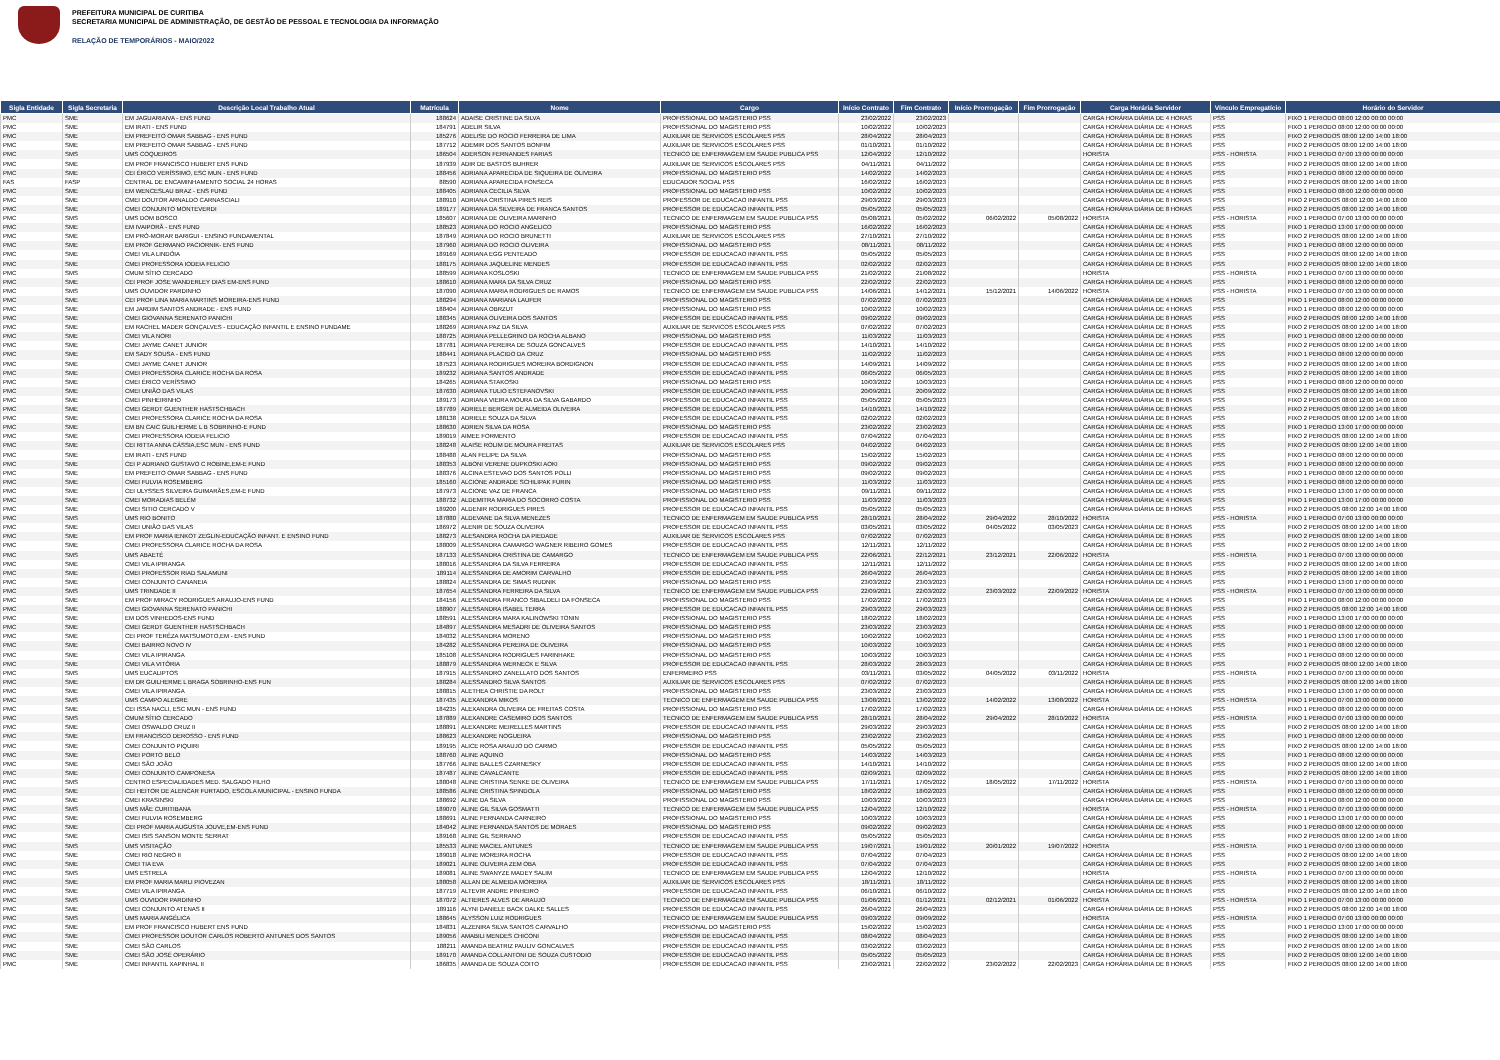PREFEITURA MUNICIPAL DE CURITIBA
SECRETARIA MUNICIPAL DE ADMINISTRAÇÃO, DE GESTÃO DE PESSOAL E TECNOLOGIA DA INFORMAÇÃO
RELAÇÃO DE TEMPORÁRIOS - MAIO/2022
| Sigla Entidade | Sigla Secretaria | Descrição Local Trabalho Atual | Matrícula | Nome | Cargo | Início Contrato | Fim Contrato | Início Prorrogação | Fim Prorrogação | Carga Horária Servidor | Vínculo Empregatício | Horário do Servidor |
| --- | --- | --- | --- | --- | --- | --- | --- | --- | --- | --- | --- | --- |
| PMC | SME | EM JAGUARIAIVA - ENS FUND | 188624 | ADAISE CRISTINE DA SILVA | PROFISSIONAL DO MAGISTERIO PSS | 23/02/2022 | 23/02/2023 | | | CARGA HORÁRIA DIÁRIA DE 4 HORAS | PSS | FIXO 1 PERIODO 08:00 12:00 00:00 00:00 |
| PMC | SME | EM IRATI - ENS FUND | 184791 | ADELIR SILVA | PROFISSIONAL DO MAGISTERIO PSS | 10/02/2022 | 10/02/2023 | | | CARGA HORÁRIA DIÁRIA DE 4 HORAS | PSS | FIXO 1 PERIODO 08:00 12:00 00:00 00:00 |
| PMC | SME | EM PREFEITO OMAR SABBAG - ENS FUND | 185276 | ADELISE DO ROCIO FERREIRA DE LIMA | AUXILIAR DE SERVICOS ESCOLARES PSS | 28/04/2022 | 28/04/2023 | | | CARGA HORÁRIA DIÁRIA DE 8 HORAS | PSS | FIXO 2 PERIODOS 08:00 12:00 14:00 18:00 |
| PMC | SME | EM PREFEITO OMAR SABBAG - ENS FUND | 187712 | ADEMIR DOS SANTOS BONFIM | AUXILIAR DE SERVICOS ESCOLARES PSS | 01/10/2021 | 01/10/2022 | | | CARGA HORÁRIA DIÁRIA DE 8 HORAS | PSS | FIXO 2 PERIODOS 08:00 12:00 14:00 18:00 |
| PMC | SMS | UMS COQUEIROS | 186504 | ADERSON FERNANDES FARIAS | TECNICO DE ENFERMAGEM EM SAUDE PUBLICA PSS | 12/04/2022 | 12/10/2022 | | | HORISTA | PSS - HORISTA | FIXO 1 PERIODO 07:00 13:00 00:00 00:00 |
| PMC | SME | EM PROF FRANCISCO HUBERT ENS FUND | 187939 | ADIR DE BASTOS BUHRER | AUXILIAR DE SERVICOS ESCOLARES PSS | 04/11/2021 | 04/11/2022 | | | CARGA HORÁRIA DIÁRIA DE 8 HORAS | PSS | FIXO 2 PERIODOS 08:00 12:00 14:00 18:00 |
| PMC | SME | CEI ÉRICO VERÍSSIMO, ESC MUN - ENS FUND | 188456 | ADRIANA APARECIDA DE SIQUEIRA DE OLIVEIRA | PROFISSIONAL DO MAGISTERIO PSS | 14/02/2022 | 14/02/2023 | | | CARGA HORÁRIA DIÁRIA DE 4 HORAS | PSS | FIXO 1 PERIODO 08:00 12:00 00:00 00:00 |
| FAS | FASP | CENTRAL DE ENCAMINHAMENTO SOCIAL 24 HORAS | 88590 | ADRIANA APARECIDA FONSECA | EDUCADOR SOCIAL PSS | 16/02/2022 | 16/02/2023 | | | CARGA HORÁRIA DIÁRIA DE 8 HORAS | PSS | FIXO 2 PERIODOS 08:00 12:00 14:00 18:00 |
| PMC | SME | EM WENCESLAU BRAZ - ENS FUND | 188405 | ADRIANA CECILIA SILVA | PROFISSIONAL DO MAGISTERIO PSS | 10/02/2022 | 10/02/2023 | | | CARGA HORÁRIA DIÁRIA DE 4 HORAS | PSS | FIXO 1 PERIODO 08:00 12:00 00:00 00:00 |
| PMC | SME | CMEI DOUTOR ARNALDO CARNASCIALI | 188910 | ADRIANA CRISTINA PIRES REIS | PROFESSOR DE EDUCACAO INFANTIL PSS | 29/03/2022 | 29/03/2023 | | | CARGA HORÁRIA DIÁRIA DE 8 HORAS | PSS | FIXO 2 PERIODOS 08:00 12:00 14:00 18:00 |
| PMC | SME | CMEI CONJUNTO MONTEVERDI | 189177 | ADRIANA DA SILVEIRA DE FRANCA SANTOS | PROFESSOR DE EDUCACAO INFANTIL PSS | 05/05/2022 | 05/05/2023 | | | CARGA HORÁRIA DIÁRIA DE 8 HORAS | PSS | FIXO 2 PERIODOS 08:00 12:00 14:00 18:00 |
| PMC | SMS | UMS DOM BOSCO | 185607 | ADRIANA DE OLIVEIRA MARINHO | TECNICO DE ENFERMAGEM EM SAUDE PUBLICA PSS | 05/08/2021 | 05/02/2022 | 06/02/2022 | 05/08/2022 | HORISTA | PSS - HORISTA | FIXO 1 PERIODO 07:00 13:00 00:00 00:00 |
| PMC | SME | EM IVAIPORÃ - ENS FUND | 188523 | ADRIANA DO ROCIO ANGELICO | PROFISSIONAL DO MAGISTERIO PSS | 16/02/2022 | 16/02/2023 | | | CARGA HORÁRIA DIÁRIA DE 4 HORAS | PSS | FIXO 1 PERIODO 13:00 17:00 00:00 00:00 |
| PMC | SME | EM PRÓ-MORAR BARIGUI - ENSINO FUNDAMENTAL | 187849 | ADRIANA DO ROCIO BRUNETTI | AUXILIAR DE SERVICOS ESCOLARES PSS | 27/10/2021 | 27/10/2022 | | | CARGA HORÁRIA DIÁRIA DE 8 HORAS | PSS | FIXO 2 PERIODOS 08:00 12:00 14:00 18:00 |
| PMC | SME | EM PROF GERMANO PACIORNIK- ENS FUND | 187960 | ADRIANA DO ROCIO OLIVEIRA | PROFISSIONAL DO MAGISTERIO PSS | 08/11/2021 | 08/11/2022 | | | CARGA HORÁRIA DIÁRIA DE 4 HORAS | PSS | FIXO 1 PERIODO 08:00 12:00 00:00 00:00 |
| PMC | SME | CMEI VILA LINDÓIA | 189169 | ADRIANA EGG PENTEADO | PROFESSOR DE EDUCACAO INFANTIL PSS | 05/05/2022 | 05/05/2023 | | | CARGA HORÁRIA DIÁRIA DE 8 HORAS | PSS | FIXO 2 PERIODOS 08:00 12:00 14:00 18:00 |
| PMC | SME | CMEI PROFESSORA IODEIA FELICIO | 188175 | ADRIANA JAQUELINE MENDES | PROFESSOR DE EDUCACAO INFANTIL PSS | 02/02/2022 | 02/02/2023 | | | CARGA HORÁRIA DIÁRIA DE 8 HORAS | PSS | FIXO 2 PERIODOS 08:00 12:00 14:00 18:00 |
| PMC | SMS | CMUM SÍTIO CERCADO | 188599 | ADRIANA KOSLOSKI | TECNICO DE ENFERMAGEM EM SAUDE PUBLICA PSS | 21/02/2022 | 21/08/2022 | | | HORISTA | PSS - HORISTA | FIXO 1 PERIODO 07:00 13:00 00:00 00:00 |
| PMC | SME | CEI PROF JOSE WANDERLEY DIAS EM-ENS FUND | 188610 | ADRIANA MARA DA SILVA CRUZ | PROFISSIONAL DO MAGISTERIO PSS | 22/02/2022 | 22/02/2023 | | | CARGA HORÁRIA DIÁRIA DE 4 HORAS | PSS | FIXO 1 PERIODO 08:00 12:00 00:00 00:00 |
| PMC | SMS | UMS OUVIDOR PARDINHO | 187090 | ADRIANA MARIA RODRIGUES DE RAMOS | TECNICO DE ENFERMAGEM EM SAUDE PUBLICA PSS | 14/06/2021 | 14/12/2021 | 15/12/2021 | 14/06/2022 | HORISTA | PSS - HORISTA | FIXO 1 PERIODO 07:00 13:00 00:00 00:00 |
| PMC | SME | CEI PROF LINA MARIA MARTINS MOREIRA-ENS FUND | 188294 | ADRIANA MARIANA LAUFER | PROFISSIONAL DO MAGISTERIO PSS | 07/02/2022 | 07/02/2023 | | | CARGA HORÁRIA DIÁRIA DE 4 HORAS | PSS | FIXO 1 PERIODO 08:00 12:00 00:00 00:00 |
| PMC | SME | EM JARDIM SANTOS ANDRADE - ENS FUND | 188404 | ADRIANA OBRZUT | PROFISSIONAL DO MAGISTERIO PSS | 10/02/2022 | 10/02/2023 | | | CARGA HORÁRIA DIÁRIA DE 4 HORAS | PSS | FIXO 1 PERIODO 08:00 12:00 00:00 00:00 |
| PMC | SME | CMEI GIOVANNA SERENATO PANICHI | 188345 | ADRIANA OLIVEIRA DOS SANTOS | PROFESSOR DE EDUCACAO INFANTIL PSS | 09/02/2022 | 09/02/2023 | | | CARGA HORÁRIA DIÁRIA DE 8 HORAS | PSS | FIXO 2 PERIODOS 08:00 12:00 14:00 18:00 |
| PMC | SME | EM RACHEL MADER GONÇALVES - EDUCAÇÃO INFANTIL E ENSINO FUNDAME | 188269 | ADRIANA PAZ DA SILVA | AUXILIAR DE SERVICOS ESCOLARES PSS | 07/02/2022 | 07/02/2023 | | | CARGA HORÁRIA DIÁRIA DE 8 HORAS | PSS | FIXO 2 PERIODOS 08:00 12:00 14:00 18:00 |
| PMC | SME | CMEI VILA NORI | 188725 | ADRIANA PELLEGRINO DA ROCHA ALBANO | PROFISSIONAL DO MAGISTERIO PSS | 11/03/2022 | 11/03/2023 | | | CARGA HORÁRIA DIÁRIA DE 4 HORAS | PSS | FIXO 1 PERIODO 08:00 12:00 00:00 00:00 |
| PMC | SME | CMEI JAYME CANET JUNIOR | 187781 | ADRIANA PEREIRA DE SOUZA GONCALVES | PROFESSOR DE EDUCACAO INFANTIL PSS | 14/10/2021 | 14/10/2022 | | | CARGA HORÁRIA DIÁRIA DE 8 HORAS | PSS | FIXO 2 PERIODOS 08:00 12:00 14:00 18:00 |
| PMC | SME | EM SADY SOUSA - ENS FUND | 188441 | ADRIANA PLACIDO DA CRUZ | PROFISSIONAL DO MAGISTERIO PSS | 11/02/2022 | 11/02/2023 | | | CARGA HORÁRIA DIÁRIA DE 4 HORAS | PSS | FIXO 1 PERIODO 08:00 12:00 00:00 00:00 |
| PMC | SME | CMEI JAYME CANET JUNIOR | 187523 | ADRIANA RODRIGUES MOREIRA BORDIGNON | PROFESSOR DE EDUCACAO INFANTIL PSS | 14/09/2021 | 14/09/2022 | | | CARGA HORÁRIA DIÁRIA DE 8 HORAS | PSS | FIXO 2 PERIODOS 08:00 12:00 14:00 18:00 |
| PMC | SME | CMEI PROFESSORA CLARICE ROCHA DA ROSA | 189232 | ADRIANA SANTOS ANDRADE | PROFESSOR DE EDUCACAO INFANTIL PSS | 06/05/2022 | 06/05/2023 | | | CARGA HORÁRIA DIÁRIA DE 8 HORAS | PSS | FIXO 2 PERIODOS 08:00 12:00 14:00 18:00 |
| PMC | SME | CMEI ÉRICO VERÍSSIMO | 184265 | ADRIANA STAKOSKI | PROFISSIONAL DO MAGISTERIO PSS | 10/03/2022 | 10/03/2023 | | | CARGA HORÁRIA DIÁRIA DE 4 HORAS | PSS | FIXO 1 PERIODO 08:00 12:00 00:00 00:00 |
| PMC | SME | CMEI UNIÃO DAS VILAS | 187630 | ADRIANA TULIO ESTEFANOVSKI | PROFESSOR DE EDUCACAO INFANTIL PSS | 20/09/2021 | 20/09/2022 | | | CARGA HORÁRIA DIÁRIA DE 8 HORAS | PSS | FIXO 2 PERIODOS 08:00 12:00 14:00 18:00 |
| PMC | SME | CMEI PINHEIRINHO | 189173 | ADRIANA VIEIRA MOURA DA SILVA GABARDO | PROFESSOR DE EDUCACAO INFANTIL PSS | 05/05/2022 | 05/05/2023 | | | CARGA HORÁRIA DIÁRIA DE 8 HORAS | PSS | FIXO 2 PERIODOS 08:00 12:00 14:00 18:00 |
| PMC | SME | CMEI GERDT GUENTHER HASTSCHBACH | 187789 | ADRIELE BERGER DE ALMEIDA OLIVEIRA | PROFESSOR DE EDUCACAO INFANTIL PSS | 14/10/2021 | 14/10/2022 | | | CARGA HORÁRIA DIÁRIA DE 8 HORAS | PSS | FIXO 2 PERIODOS 08:00 12:00 14:00 18:00 |
| PMC | SME | CMEI PROFESSORA CLARICE ROCHA DA ROSA | 188138 | ADRIELE SOUZA DA SILVA | PROFESSOR DE EDUCACAO INFANTIL PSS | 02/02/2022 | 02/02/2023 | | | CARGA HORÁRIA DIÁRIA DE 8 HORAS | PSS | FIXO 2 PERIODOS 08:00 12:00 14:00 18:00 |
| PMC | SME | EM BN CAIC GUILHERME L B SOBRINHO-E FUND | 188630 | ADRIEN SILVA DA ROSA | PROFISSIONAL DO MAGISTERIO PSS | 23/02/2022 | 23/02/2023 | | | CARGA HORÁRIA DIÁRIA DE 4 HORAS | PSS | FIXO 1 PERIODO 13:00 17:00 00:00 00:00 |
| PMC | SME | CMEI PROFESSORA IODEIA FELICIO | 189019 | AIMEE FORMENTO | PROFESSOR DE EDUCACAO INFANTIL PSS | 07/04/2022 | 07/04/2023 | | | CARGA HORÁRIA DIÁRIA DE 8 HORAS | PSS | FIXO 2 PERIODOS 08:00 12:00 14:00 18:00 |
| PMC | SME | CEI RITTA ANNA CÁSSIA,ESC MUN - ENS FUND | 188248 | ALAISE ROLIM DE MOURA FREITAS | AUXILIAR DE SERVICOS ESCOLARES PSS | 04/02/2022 | 04/02/2023 | | | CARGA HORÁRIA DIÁRIA DE 8 HORAS | PSS | FIXO 2 PERIODOS 08:00 12:00 14:00 18:00 |
| PMC | SME | EM IRATI - ENS FUND | 188488 | ALAN FELIPE DA SILVA | PROFISSIONAL DO MAGISTERIO PSS | 15/02/2022 | 15/02/2023 | | | CARGA HORÁRIA DIÁRIA DE 4 HORAS | PSS | FIXO 1 PERIODO 08:00 12:00 00:00 00:00 |
| PMC | SME | CEI P ADRIANO GUSTAVO C ROBINE,EM-E FUND | 188353 | ALBONI VERENE DUPKOSKI AOKI | PROFISSIONAL DO MAGISTERIO PSS | 09/02/2022 | 09/02/2023 | | | CARGA HORÁRIA DIÁRIA DE 4 HORAS | PSS | FIXO 1 PERIODO 08:00 12:00 00:00 00:00 |
| PMC | SME | EM PREFEITO OMAR SABBAG - ENS FUND | 188376 | ALCINA ESTEVAO DOS SANTOS POLLI | PROFISSIONAL DO MAGISTERIO PSS | 09/02/2022 | 09/02/2023 | | | CARGA HORÁRIA DIÁRIA DE 4 HORAS | PSS | FIXO 1 PERIODO 08:00 12:00 00:00 00:00 |
| PMC | SME | CMEI FULVIA ROSEMBERG | 185160 | ALCIONE ANDRADE SCHILIPAK FURIN | PROFISSIONAL DO MAGISTERIO PSS | 11/03/2022 | 11/03/2023 | | | CARGA HORÁRIA DIÁRIA DE 4 HORAS | PSS | FIXO 1 PERIODO 08:00 12:00 00:00 00:00 |
| PMC | SME | CEI ULYSSES SILVEIRA GUIMARÃES,EM-E FUND | 187973 | ALCIONE VAZ DE FRANCA | PROFISSIONAL DO MAGISTERIO PSS | 09/11/2021 | 09/11/2022 | | | CARGA HORÁRIA DIÁRIA DE 4 HORAS | PSS | FIXO 1 PERIODO 13:00 17:00 00:00 00:00 |
| PMC | SME | CMEI MORADIAS BELÉM | 188732 | ALDEMITRA MARIA DO SOCORRO COSTA | PROFISSIONAL DO MAGISTERIO PSS | 11/03/2022 | 11/03/2023 | | | CARGA HORÁRIA DIÁRIA DE 4 HORAS | PSS | FIXO 1 PERIODO 13:00 17:00 00:00 00:00 |
| PMC | SME | CMEI SITIO CERCADO V | 189200 | ALDENIR RODRIGUES PIRES | PROFESSOR DE EDUCACAO INFANTIL PSS | 05/05/2022 | 05/05/2023 | | | CARGA HORÁRIA DIÁRIA DE 8 HORAS | PSS | FIXO 2 PERIODOS 08:00 12:00 14:00 18:00 |
| PMC | SMS | UMS RIO BONITO | 187880 | ALDEVANE DA SILVA MENEZES | TECNICO DE ENFERMAGEM EM SAUDE PUBLICA PSS | 28/10/2021 | 28/04/2022 | 29/04/2022 | 28/10/2022 | HORISTA | PSS - HORISTA | FIXO 1 PERIODO 07:00 13:00 00:00 00:00 |
| PMC | SME | CMEI UNIÃO DAS VILAS | 186972 | ALENIR DE SOUZA OLIVEIRA | PROFESSOR DE EDUCACAO INFANTIL PSS | 03/05/2021 | 03/05/2022 | 04/05/2022 | 03/05/2023 | CARGA HORÁRIA DIÁRIA DE 8 HORAS | PSS | FIXO 2 PERIODOS 08:00 12:00 14:00 18:00 |
| PMC | SME | EM PROF MARIA IENKOT ZEGLIN-EDUCAÇÃO INFANT. E ENSINO FUND | 188273 | ALESANDRA ROCHA DA PIEDADE | AUXILIAR DE SERVICOS ESCOLARES PSS | 07/02/2022 | 07/02/2023 | | | CARGA HORÁRIA DIÁRIA DE 8 HORAS | PSS | FIXO 2 PERIODOS 08:00 12:00 14:00 18:00 |
| PMC | SME | CMEI PROFESSORA CLARICE ROCHA DA ROSA | 188009 | ALESSANDRA CAMARGO WAGNER RIBEIRO GOMES | PROFESSOR DE EDUCACAO INFANTIL PSS | 12/11/2021 | 12/11/2022 | | | CARGA HORÁRIA DIÁRIA DE 8 HORAS | PSS | FIXO 2 PERIODOS 08:00 12:00 14:00 18:00 |
| PMC | SMS | UMS ABAETÉ | 187133 | ALESSANDRA CRISTINA DE CAMARGO | TECNICO DE ENFERMAGEM EM SAUDE PUBLICA PSS | 22/06/2021 | 22/12/2021 | 23/12/2021 | 22/06/2022 | HORISTA | PSS - HORISTA | FIXO 1 PERIODO 07:00 13:00 00:00 00:00 |
| PMC | SME | CMEI VILA IPIRANGA | 188016 | ALESSANDRA DA SILVA FERREIRA | PROFESSOR DE EDUCACAO INFANTIL PSS | 12/11/2021 | 12/11/2022 | | | CARGA HORÁRIA DIÁRIA DE 8 HORAS | PSS | FIXO 2 PERIODOS 08:00 12:00 14:00 18:00 |
| PMC | SME | CMEI PROFESSOR RIAD SALAMUNI | 189114 | ALESSANDRA DE AMORIM CARVALHO | PROFESSOR DE EDUCACAO INFANTIL PSS | 26/04/2022 | 26/04/2023 | | | CARGA HORÁRIA DIÁRIA DE 8 HORAS | PSS | FIXO 2 PERIODOS 08:00 12:00 14:00 18:00 |
| PMC | SME | CMEI CONJUNTO CANANEIA | 188824 | ALESSANDRA DE SIMAS RUDNIK | PROFISSIONAL DO MAGISTERIO PSS | 23/03/2022 | 23/03/2023 | | | CARGA HORÁRIA DIÁRIA DE 4 HORAS | PSS | FIXO 1 PERIODO 13:00 17:00 00:00 00:00 |
| PMC | SMS | UMS TRINDADE II | 187654 | ALESSANDRA FERREIRA DA SILVA | TECNICO DE ENFERMAGEM EM SAUDE PUBLICA PSS | 22/09/2021 | 22/03/2022 | 23/03/2022 | 22/09/2022 | HORISTA | PSS - HORISTA | FIXO 1 PERIODO 07:00 13:00 00:00 00:00 |
| PMC | SME | EM PROF MIRACY RODRIGUES ARAUJO-ENS FUND | 184156 | ALESSANDRA FRANCO SIBALDELI DA FONSECA | PROFISSIONAL DO MAGISTERIO PSS | 17/02/2022 | 17/02/2023 | | | CARGA HORÁRIA DIÁRIA DE 4 HORAS | PSS | FIXO 1 PERIODO 08:00 12:00 00:00 00:00 |
| PMC | SME | CMEI GIOVANNA SERENATO PANICHI | 188907 | ALESSANDRA ISABEL TERRA | PROFESSOR DE EDUCACAO INFANTIL PSS | 29/03/2022 | 29/03/2023 | | | CARGA HORÁRIA DIÁRIA DE 8 HORAS | PSS | FIXO 2 PERIODOS 08:00 12:00 14:00 18:00 |
| PMC | SME | EM DOS VINHEDOS-ENS FUND | 188591 | ALESSANDRA MARA KALINOWSKI TONIN | PROFISSIONAL DO MAGISTERIO PSS | 18/02/2022 | 18/02/2023 | | | CARGA HORÁRIA DIÁRIA DE 4 HORAS | PSS | FIXO 1 PERIODO 13:00 17:00 00:00 00:00 |
| PMC | SME | CMEI GERDT GUENTHER HASTSCHBACH | 184897 | ALESSANDRA MESADRI DE OLIVEIRA SANTOS | PROFISSIONAL DO MAGISTERIO PSS | 23/03/2022 | 23/03/2023 | | | CARGA HORÁRIA DIÁRIA DE 4 HORAS | PSS | FIXO 1 PERIODO 08:00 12:00 00:00 00:00 |
| PMC | SME | CEI PROF TERÊZA MATSUMOTO,EM - ENS FUND | 184032 | ALESSANDRA MORENO | PROFISSIONAL DO MAGISTERIO PSS | 10/02/2022 | 10/02/2023 | | | CARGA HORÁRIA DIÁRIA DE 4 HORAS | PSS | FIXO 1 PERIODO 13:00 17:00 00:00 00:00 |
| PMC | SME | CMEI BAIRRO NOVO IV | 184282 | ALESSANDRA PEREIRA DE OLIVEIRA | PROFISSIONAL DO MAGISTERIO PSS | 10/03/2022 | 10/03/2023 | | | CARGA HORÁRIA DIÁRIA DE 4 HORAS | PSS | FIXO 1 PERIODO 08:00 12:00 00:00 00:00 |
| PMC | SME | CMEI VILA IPIRANGA | 185108 | ALESSANDRA RODRIGUES FARINHAKE | PROFISSIONAL DO MAGISTERIO PSS | 10/03/2022 | 10/03/2023 | | | CARGA HORÁRIA DIÁRIA DE 4 HORAS | PSS | FIXO 1 PERIODO 08:00 12:00 00:00 00:00 |
| PMC | SME | CMEI VILA VITÓRIA | 188879 | ALESSANDRA WERNECK E SILVA | PROFESSOR DE EDUCACAO INFANTIL PSS | 28/03/2022 | 28/03/2023 | | | CARGA HORÁRIA DIÁRIA DE 8 HORAS | PSS | FIXO 2 PERIODOS 08:00 12:00 14:00 18:00 |
| PMC | SMS | UMS EUCALIPTOS | 187915 | ALESSANDRO ZANELLATO DOS SANTOS | ENFERMEIRO PSS | 03/11/2021 | 03/05/2022 | 04/05/2022 | 03/11/2022 | HORISTA | PSS - HORISTA | FIXO 1 PERIODO 07:00 13:00 00:00 00:00 |
| PMC | SME | EM DR GUILHERME L BRAGA SOBRINHO-ENS FUN | 188284 | ALESSANDRO SILVA SANTOS | AUXILIAR DE SERVICOS ESCOLARES PSS | 07/02/2022 | 07/02/2023 | | | CARGA HORÁRIA DIÁRIA DE 8 HORAS | PSS | FIXO 2 PERIODOS 08:00 12:00 14:00 18:00 |
| PMC | SME | CMEI VILA IPIRANGA | 188815 | ALETHEA CHRISTIE DA ROLT | PROFISSIONAL DO MAGISTERIO PSS | 23/03/2022 | 23/03/2023 | | | CARGA HORÁRIA DIÁRIA DE 4 HORAS | PSS | FIXO 1 PERIODO 13:00 17:00 00:00 00:00 |
| PMC | SMS | UMS CAMPO ALEGRE | 187435 | ALEXANDRA MIKOS | TECNICO DE ENFERMAGEM EM SAUDE PUBLICA PSS | 13/08/2021 | 13/02/2022 | 14/02/2022 | 13/08/2022 | HORISTA | PSS - HORISTA | FIXO 1 PERIODO 07:00 13:00 00:00 00:00 |
| PMC | SME | CEI ISSA NACLI, ESC MUN - ENS FUND | 184235 | ALEXANDRA OLIVEIRA DE FREITAS COSTA | PROFISSIONAL DO MAGISTERIO PSS | 17/02/2022 | 17/02/2023 | | | CARGA HORÁRIA DIÁRIA DE 4 HORAS | PSS | FIXO 1 PERIODO 08:00 12:00 00:00 00:00 |
| PMC | SMS | CMUM SÍTIO CERCADO | 187889 | ALEXANDRE CASEMIRO DOS SANTOS | TECNICO DE ENFERMAGEM EM SAUDE PUBLICA PSS | 28/10/2021 | 28/04/2022 | 29/04/2022 | 28/10/2022 | HORISTA | PSS - HORISTA | FIXO 1 PERIODO 07:00 13:00 00:00 00:00 |
| PMC | SME | CMEI OSWALDO CRUZ II | 188891 | ALEXANDRE MEIRELLES MARTINS | PROFESSOR DE EDUCACAO INFANTIL PSS | 29/03/2022 | 29/03/2023 | | | CARGA HORÁRIA DIÁRIA DE 8 HORAS | PSS | FIXO 2 PERIODOS 08:00 12:00 14:00 18:00 |
| PMC | SME | EM FRANCISCO DEROSSO - ENS FUND | 188623 | ALEXANDRE NOGUEIRA | PROFISSIONAL DO MAGISTERIO PSS | 23/02/2022 | 23/02/2023 | | | CARGA HORÁRIA DIÁRIA DE 4 HORAS | PSS | FIXO 1 PERIODO 08:00 12:00 00:00 00:00 |
| PMC | SME | CMEI CONJUNTO PIQUIRI | 189195 | ALICE ROSA ARAUJO DO CARMO | PROFESSOR DE EDUCACAO INFANTIL PSS | 05/05/2022 | 05/05/2023 | | | CARGA HORÁRIA DIÁRIA DE 8 HORAS | PSS | FIXO 2 PERIODOS 08:00 12:00 14:00 18:00 |
| PMC | SME | CMEI PORTO BELO | 188760 | ALINE AQUINO | PROFISSIONAL DO MAGISTERIO PSS | 14/03/2022 | 14/03/2023 | | | CARGA HORÁRIA DIÁRIA DE 4 HORAS | PSS | FIXO 1 PERIODO 08:00 12:00 00:00 00:00 |
| PMC | SME | CMEI SÃO JOÃO | 187766 | ALINE BALLES CZARNESKY | PROFESSOR DE EDUCACAO INFANTIL PSS | 14/10/2021 | 14/10/2022 | | | CARGA HORÁRIA DIÁRIA DE 8 HORAS | PSS | FIXO 2 PERIODOS 08:00 12:00 14:00 18:00 |
| PMC | SME | CMEI CONJUNTO CAMPONESA | 187487 | ALINE CAVALCANTE | PROFESSOR DE EDUCACAO INFANTIL PSS | 02/09/2021 | 02/09/2022 | | | CARGA HORÁRIA DIÁRIA DE 8 HORAS | PSS | FIXO 2 PERIODOS 08:00 12:00 14:00 18:00 |
| PMC | SMS | CENTRO ESPECIALIDADES MED. SALGADO FILHO | 188048 | ALINE CRISTINA SENKE DE OLIVEIRA | TECNICO DE ENFERMAGEM EM SAUDE PUBLICA PSS | 17/11/2021 | 17/05/2022 | 18/05/2022 | 17/11/2022 | HORISTA | PSS - HORISTA | FIXO 1 PERIODO 07:00 13:00 00:00 00:00 |
| PMC | SME | CEI HEITOR DE ALENCAR FURTADO, ESCOLA MUNICIPAL - ENSINO FUNDA | 188586 | ALINE CRISTINA SPINDOLA | PROFISSIONAL DO MAGISTERIO PSS | 18/02/2022 | 18/02/2023 | | | CARGA HORÁRIA DIÁRIA DE 4 HORAS | PSS | FIXO 1 PERIODO 08:00 12:00 00:00 00:00 |
| PMC | SME | CMEI KRASINSKI | 188692 | ALINE DA SILVA | PROFISSIONAL DO MAGISTERIO PSS | 10/03/2022 | 10/03/2023 | | | CARGA HORÁRIA DIÁRIA DE 4 HORAS | PSS | FIXO 1 PERIODO 08:00 12:00 00:00 00:00 |
| PMC | SMS | UMS MÃE CURITIBANA | 189070 | ALINE GIL SILVA GOSMATTI | TECNICO DE ENFERMAGEM EM SAUDE PUBLICA PSS | 12/04/2022 | 12/10/2022 | | | HORISTA | PSS - HORISTA | FIXO 1 PERIODO 07:00 13:00 00:00 00:00 |
| PMC | SME | CMEI FULVIA ROSEMBERG | 188691 | ALINE FERNANDA CARNEIRO | PROFISSIONAL DO MAGISTERIO PSS | 10/03/2022 | 10/03/2023 | | | CARGA HORÁRIA DIÁRIA DE 4 HORAS | PSS | FIXO 1 PERIODO 13:00 17:00 00:00 00:00 |
| PMC | SME | CEI PROF MARIA AUGUSTA JOUVE,EM-ENS FUND | 184042 | ALINE FERNANDA SANTOS DE MORAES | PROFISSIONAL DO MAGISTERIO PSS | 09/02/2022 | 09/02/2023 | | | CARGA HORÁRIA DIÁRIA DE 4 HORAS | PSS | FIXO 1 PERIODO 08:00 12:00 00:00 00:00 |
| PMC | SME | CMEI ISIS SANSON MONTE SERRAT | 189168 | ALINE GIL SERRANO | PROFESSOR DE EDUCACAO INFANTIL PSS | 05/05/2022 | 05/05/2023 | | | CARGA HORÁRIA DIÁRIA DE 8 HORAS | PSS | FIXO 2 PERIODOS 08:00 12:00 14:00 18:00 |
| PMC | SMS | UMS VISITAÇÃO | 185533 | ALINE MACIEL ANTUNES | TECNICO DE ENFERMAGEM EM SAUDE PUBLICA PSS | 19/07/2021 | 19/01/2022 | 20/01/2022 | 19/07/2022 | HORISTA | PSS - HORISTA | FIXO 1 PERIODO 07:00 13:00 00:00 00:00 |
| PMC | SME | CMEI RIO NEGRO II | 189018 | ALINE MOREIRA ROCHA | PROFESSOR DE EDUCACAO INFANTIL PSS | 07/04/2022 | 07/04/2023 | | | CARGA HORÁRIA DIÁRIA DE 8 HORAS | PSS | FIXO 2 PERIODOS 08:00 12:00 14:00 18:00 |
| PMC | SME | CMEI TIA EVA | 189021 | ALINE OLIVEIRA ZEM OBA | PROFESSOR DE EDUCACAO INFANTIL PSS | 07/04/2022 | 07/04/2023 | | | CARGA HORÁRIA DIÁRIA DE 8 HORAS | PSS | FIXO 2 PERIODOS 08:00 12:00 14:00 18:00 |
| PMC | SMS | UMS ESTRELA | 189081 | ALINE SWANYZE MADEY SALIM | TECNICO DE ENFERMAGEM EM SAUDE PUBLICA PSS | 12/04/2022 | 12/10/2022 | | | HORISTA | PSS - HORISTA | FIXO 1 PERIODO 07:00 13:00 00:00 00:00 |
| PMC | SME | EM PROF MARIA MARLI PIOVEZAN | 188058 | ALLAN DE ALMEIDA MOREIRA | AUXILIAR DE SERVICOS ESCOLARES PSS | 18/11/2021 | 18/11/2022 | | | CARGA HORÁRIA DIÁRIA DE 8 HORAS | PSS | FIXO 2 PERIODOS 08:00 12:00 14:00 18:00 |
| PMC | SME | CMEI VILA IPIRANGA | 187719 | ALTEVIR ANDRE PINHEIRO | PROFESSOR DE EDUCACAO INFANTIL PSS | 06/10/2021 | 06/10/2022 | | | CARGA HORÁRIA DIÁRIA DE 8 HORAS | PSS | FIXO 2 PERIODOS 08:00 12:00 14:00 18:00 |
| PMC | SMS | UMS OUVIDOR PARDINHO | 187072 | ALTIERES ALVES DE ARAUJO | TECNICO DE ENFERMAGEM EM SAUDE PUBLICA PSS | 01/06/2021 | 01/12/2021 | 02/12/2021 | 01/06/2022 | HORISTA | PSS - HORISTA | FIXO 1 PERIODO 07:00 13:00 00:00 00:00 |
| PMC | SME | CMEI CONJUNTO ATENAS II | 189116 | ALYNI DANIELE BACK DALKE SALLES | PROFESSOR DE EDUCACAO INFANTIL PSS | 26/04/2022 | 26/04/2023 | | | CARGA HORÁRIA DIÁRIA DE 8 HORAS | PSS | FIXO 2 PERIODOS 08:00 12:00 14:00 18:00 |
| PMC | SMS | UMS MARIA ANGÉLICA | 188645 | ALYSSON LUIZ RODRIGUES | TECNICO DE ENFERMAGEM EM SAUDE PUBLICA PSS | 09/03/2022 | 09/09/2022 | | | HORISTA | PSS - HORISTA | FIXO 1 PERIODO 07:00 13:00 00:00 00:00 |
| PMC | SME | EM PROF FRANCISCO HUBERT ENS FUND | 184831 | ALZENIRA SILVA SANTOS CARVALHO | PROFISSIONAL DO MAGISTERIO PSS | 15/02/2022 | 15/02/2023 | | | CARGA HORÁRIA DIÁRIA DE 4 HORAS | PSS | FIXO 1 PERIODO 13:00 17:00 00:00 00:00 |
| PMC | SME | CMEI PROFESSOR DOUTOR CARLOS ROBERTO ANTUNES DOS SANTOS | 189056 | AMABILI MENDES CHICONI | PROFESSOR DE EDUCACAO INFANTIL PSS | 08/04/2022 | 08/04/2023 | | | CARGA HORÁRIA DIÁRIA DE 8 HORAS | PSS | FIXO 2 PERIODOS 08:00 12:00 14:00 18:00 |
| PMC | SME | CMEI SÃO CARLOS | 188211 | AMANDA BEATRIZ PAULIV GONCALVES | PROFESSOR DE EDUCACAO INFANTIL PSS | 03/02/2022 | 03/02/2023 | | | CARGA HORÁRIA DIÁRIA DE 8 HORAS | PSS | FIXO 2 PERIODOS 08:00 12:00 14:00 18:00 |
| PMC | SME | CMEI SÃO JOSÉ OPERÁRIO | 189170 | AMANDA COLLANTONI DE SOUZA CUSTODIO | PROFESSOR DE EDUCACAO INFANTIL PSS | 05/05/2022 | 05/05/2023 | | | CARGA HORÁRIA DIÁRIA DE 8 HORAS | PSS | FIXO 2 PERIODOS 08:00 12:00 14:00 18:00 |
| PMC | SME | CMEI INFANTIL XAPINHAL II | 186835 | AMANDA DE SOUZA COITO | PROFESSOR DE EDUCACAO INFANTIL PSS | 23/02/2021 | 22/02/2022 | 23/02/2022 | 22/02/2023 | CARGA HORÁRIA DIÁRIA DE 8 HORAS | PSS | FIXO 2 PERIODOS 08:00 12:00 14:00 18:00 |